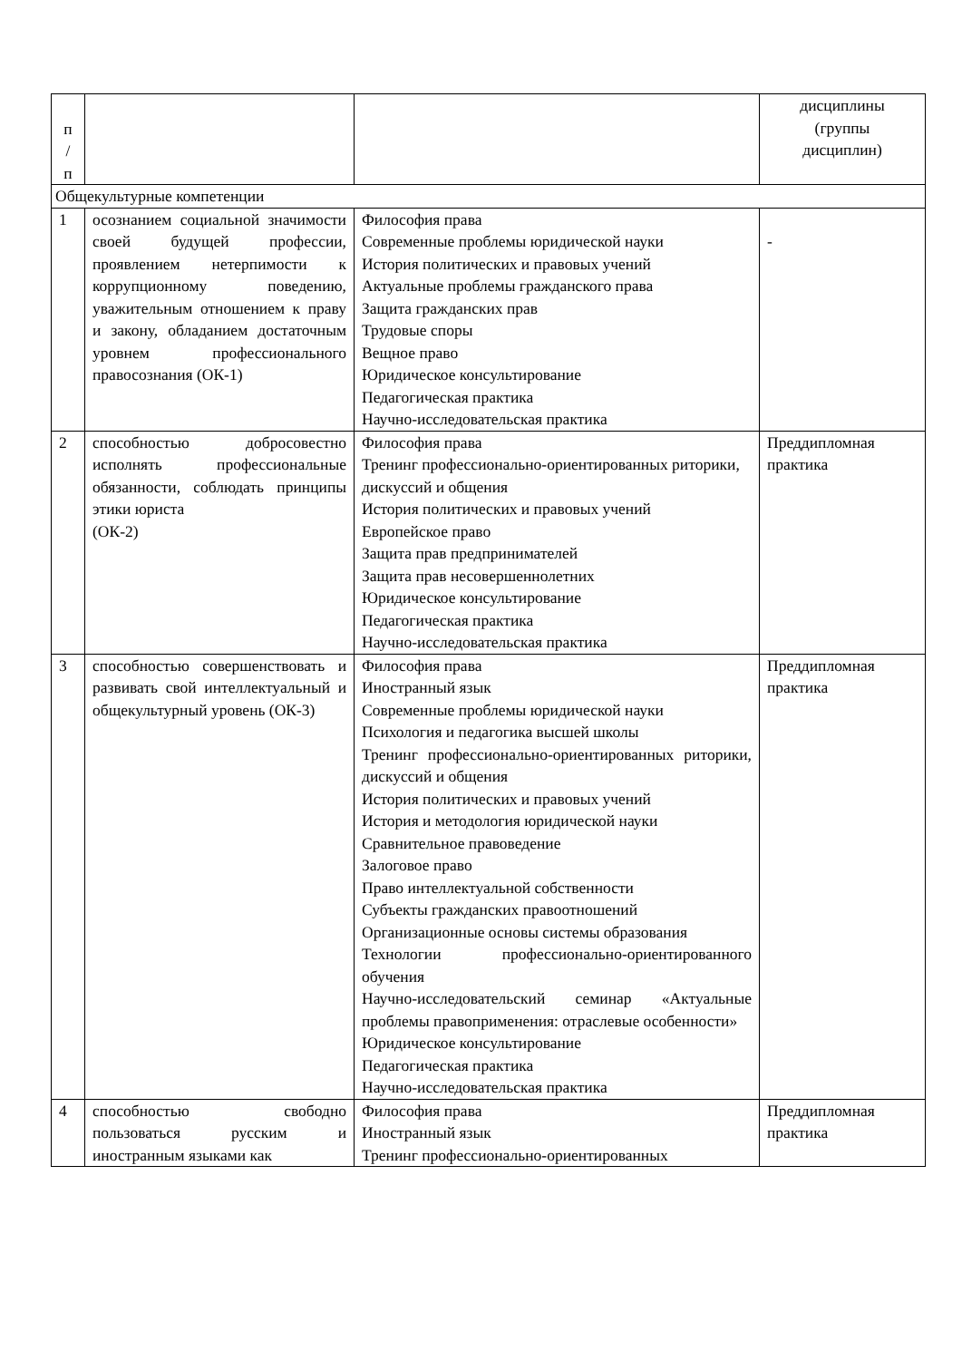| п / п | | | дисциплины (группы дисциплин) |
| Общекультурные компетенции | | | |
| 1 | осознанием социальной значимости своей будущей профессии, проявлением нетерпимости к коррупционному поведению, уважительным отношением к праву и закону, обладанием достаточным уровнем профессионального правосознания (ОК-1) | Философия права Современные проблемы юридической науки История политических и правовых учений Актуальные проблемы гражданского права Защита гражданских прав Трудовые споры Вещное право Юридическое консультирование Педагогическая практика Научно-исследовательская практика | - |
| 2 | способностью добросовестно исполнять профессиональные обязанности, соблюдать принципы этики юриста (ОК-2) | Философия права Тренинг профессионально-ориентированных риторики, дискуссий и общения История политических и правовых учений Европейское право Защита прав предпринимателей Защита прав несовершеннолетних Юридическое консультирование Педагогическая практика Научно-исследовательская практика | Преддипломная практика |
| 3 | способностью совершенствовать и развивать свой интеллектуальный и общекультурный уровень (ОК-3) | Философия права Иностранный язык Современные проблемы юридической науки Психология и педагогика высшей школы Тренинг профессионально-ориентированных риторики, дискуссий и общения История политических и правовых учений История и методология юридической науки Сравнительное правоведение Залоговое право Право интеллектуальной собственности Субъекты гражданских правоотношений Организационные основы системы образования Технологии профессионально-ориентированного обучения Научно-исследовательский семинар «Актуальные проблемы правоприменения: отраслевые особенности» Юридическое консультирование Педагогическая практика Научно-исследовательская практика | Преддипломная практика |
| 4 | способностью свободно пользоваться русским и иностранным языками как | Философия права Иностранный язык Тренинг профессионально-ориентированных | Преддипломная практика |